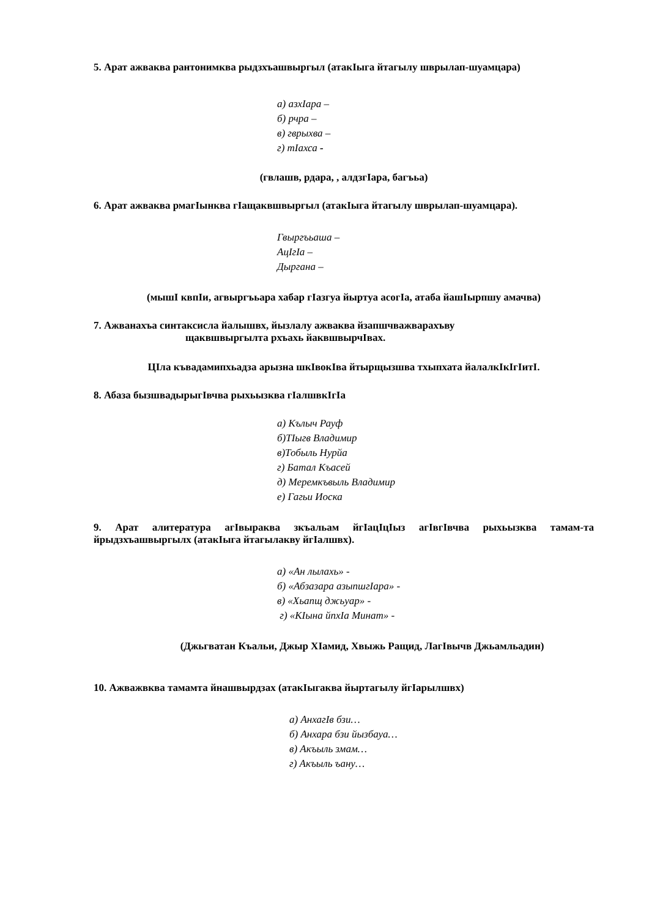5. Арат ажваква рантонимква рыдзхъашвыргыл (атакIыга йтагылу шврылап-шуамцара)
а) азхIара –
б) рчра –
в) гврыхва –
г) тIахса -
(гвлашв, рдара, , алдзгIара, багъьа)
6. Арат ажваква рмагIынква гIащаквшвыргыл (атакIыга йтагылу шврылап-шуамцара).
Гвыргъьаша –
АцIгIа –
Дыргана –
(мышI квпIи, агвыргъьара хабар гIазгуа йыртуа асогIа, атаба йашIырпшу амачва)
7. Ажванахъа синтаксисла йалышвх, йызлалу ажваква йзапшчважварахъву
щаквшвыргылта рхъахь йаквшвырчIвах.
ЦIла къвадамипхьадза арызна шкIвокIва йтырщызшва тхыпхата йалалкIкIгIитI.
8. Абаза бызшвадырыгIвчва рыхьызква гIалшвкIгIа
а) Кълыч Рауф
б)ТIыгв Владимир
в)Тобыль Нурйа
г) Батал Къасей
д) Меремкъвыль Владимир
е) Гагьи Иоска
9. Арат алитература агIвыраква зкъальам йгIацIцIыз агIвгIвчва рыхьызква тамам-та йрыдзхъашвыргылх (атакIыга йтагылакву йгIалшвх).
а) «Ан лылахь» -
б) «Абзазара азыпшгIара» -
в) «Хьапщ джьуар» -
г) «КIына йпхIа Минат» -
(Джьгватан Къальи, Джыр ХIамид, Хвыжь Ращид, ЛагIвычв Джьамльадин)
10. Ажважвква тамамта йнашвырдзах (атакIыгаква йыртагылу йгIарылшвх)
а) АнхагIв бзи…
б) Анхара бзи йызбауа…
в) Акъыль змам…
г) Акъыль ъану…